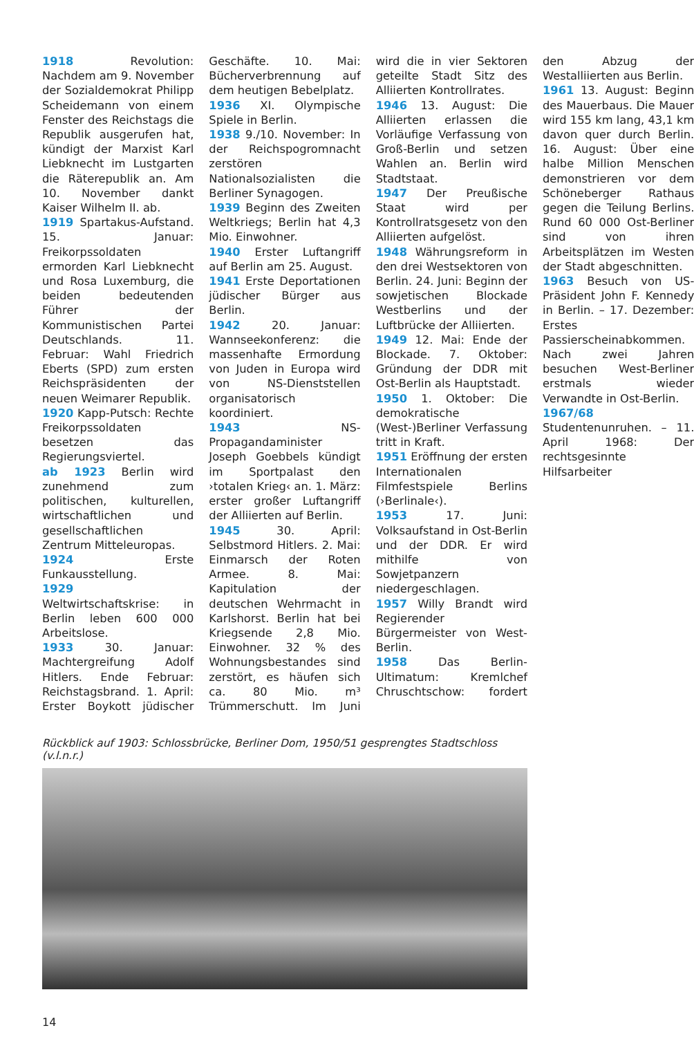1918 Revolution: Nachdem am 9. November der Sozialdemokrat Philipp Scheidemann von einem Fenster des Reichstags die Republik ausgerufen hat, kündigt der Marxist Karl Liebknecht im Lustgarten die Räterepublik an. Am 10. November dankt Kaiser Wilhelm II. ab.
1919 Spartakus-Aufstand. 15. Januar: Freikorpssoldaten ermorden Karl Liebknecht und Rosa Luxemburg, die beiden bedeutenden Führer der Kommunistischen Partei Deutschlands. 11. Februar: Wahl Friedrich Eberts (SPD) zum ersten Reichspräsidenten der neuen Weimarer Republik.
1920 Kapp-Putsch: Rechte Freikorpssoldaten besetzen das Regierungsviertel.
ab 1923 Berlin wird zunehmend zum politischen, kulturellen, wirtschaftlichen und gesellschaftlichen Zentrum Mitteleuropas.
1924 Erste Funkausstellung.
1929 Weltwirtschaftskrise: in Berlin leben 600 000 Arbeitslose.
1933 30. Januar: Machtergreifung Adolf Hitlers. Ende Februar: Reichstagsbrand. 1. April: Erster Boykott jüdischer Geschäfte. 10. Mai: Bücherverbrennung auf dem heutigen Bebelplatz.
1936 XI. Olympische Spiele in Berlin.
1938 9./10. November: In der Reichspogromnacht zerstören Nationalsozialisten die Berliner Synagogen.
1939 Beginn des Zweiten Weltkriegs; Berlin hat 4,3 Mio. Einwohner.
1940 Erster Luftangriff auf Berlin am 25. August.
1941 Erste Deportationen jüdischer Bürger aus Berlin.
1942 20. Januar: Wannseekonferenz: die massenhafte Ermordung von Juden in Europa wird von NS-Dienststellen organisatorisch koordiniert.
1943 NS-Propagandaminister Joseph Goebbels kündigt im Sportpalast den ›totalen Krieg‹ an. 1. März: erster großer Luftangriff der Alliierten auf Berlin.
1945 30. April: Selbstmord Hitlers. 2. Mai: Einmarsch der Roten Armee. 8. Mai: Kapitulation der deutschen Wehrmacht in Karlshorst. Berlin hat bei Kriegsende 2,8 Mio. Einwohner. 32 % des Wohnungsbestandes sind zerstört, es häufen sich ca. 80 Mio. m³ Trümmerschutt. Im Juni wird die in vier Sektoren geteilte Stadt Sitz des Alliierten Kontrollrates.
1946 13. August: Die Alliierten erlassen die Vorläufige Verfassung von Groß-Berlin und setzen Wahlen an. Berlin wird Stadtstaat.
1947 Der Preußische Staat wird per Kontrollratsgesetz von den Alliierten aufgelöst.
1948 Währungsreform in den drei Westsektoren von Berlin. 24. Juni: Beginn der sowjetischen Blockade Westberlins und der Luftbrücke der Alliierten.
1949 12. Mai: Ende der Blockade. 7. Oktober: Gründung der DDR mit Ost-Berlin als Hauptstadt.
1950 1. Oktober: Die demokratische (West-)Berliner Verfassung tritt in Kraft.
1951 Eröffnung der ersten Internationalen Filmfestspiele Berlins (›Berlinale‹).
1953 17. Juni: Volksaufstand in Ost-Berlin und der DDR. Er wird mithilfe von Sowjetpanzern niedergeschlagen.
1957 Willy Brandt wird Regierender Bürgermeister von West-Berlin.
1958 Das Berlin-Ultimatum: Kremlchef Chruschtschow: fordert den Abzug der Westalliierten aus Berlin.
1961 13. August: Beginn des Mauerbaus. Die Mauer wird 155 km lang, 43,1 km davon quer durch Berlin. 16. August: Über eine halbe Million Menschen demonstrieren vor dem Schöneberger Rathaus gegen die Teilung Berlins. Rund 60 000 Ost-Berliner sind von ihren Arbeitsplätzen im Westen der Stadt abgeschnitten.
1963 Besuch von US-Präsident John F. Kennedy in Berlin. – 17. Dezember: Erstes Passierscheinabkommen. Nach zwei Jahren besuchen West-Berliner erstmals wieder Verwandte in Ost-Berlin.
1967/68 Studentenunruhen. – 11. April 1968: Der rechtsgesinnte Hilfsarbeiter
Rückblick auf 1903: Schlossbrücke, Berliner Dom, 1950/51 gesprengtes Stadtschloss (v.l.n.r.)
14